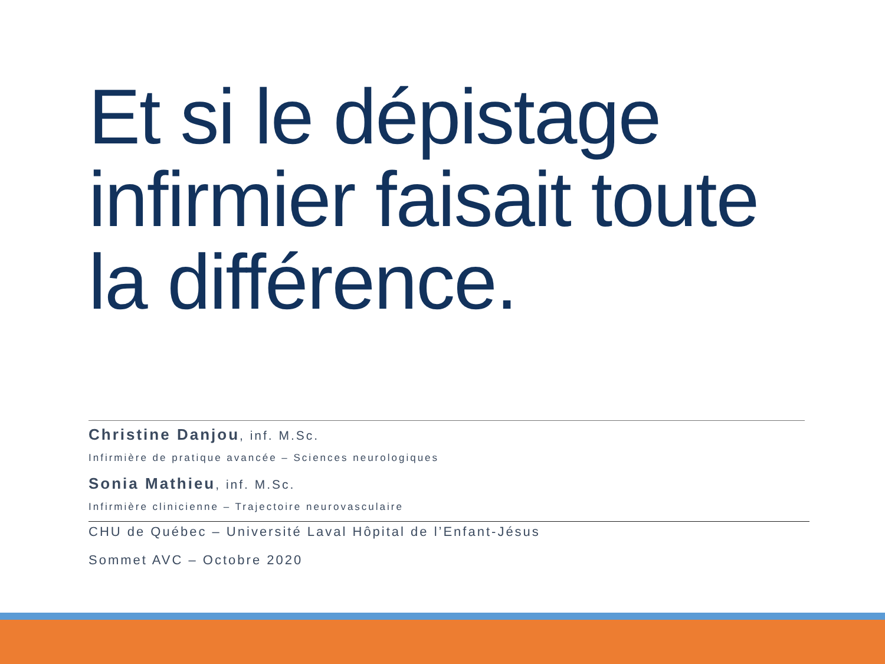Et si le dépistage infirmier faisait toute la différence.
Christine Danjou, inf. M.Sc.
Infirmière de pratique avancée – Sciences neurologiques
Sonia Mathieu, inf. M.Sc.
Infirmière clinicienne – Trajectoire neurovasculaire
CHU de Québec – Université Laval Hôpital de l’Enfant-Jésus
Sommet AVC – Octobre 2020